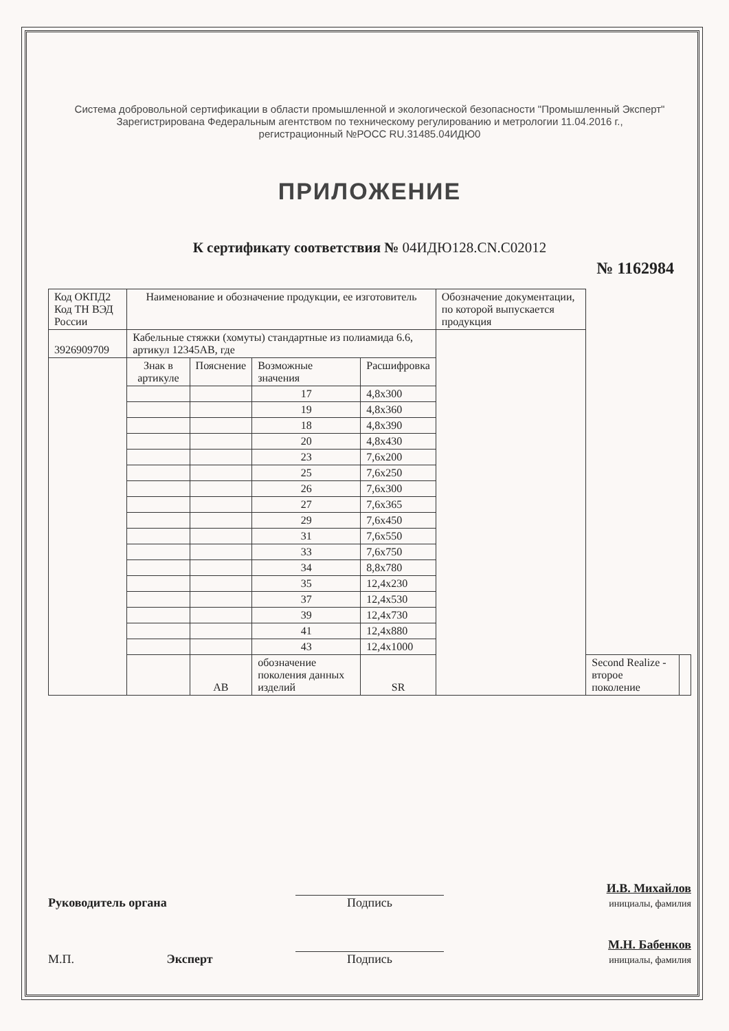Система добровольной сертификации в области промышленной и экологической безопасности "Промышленный Эксперт"
Зарегистрирована Федеральным агентством по техническому регулированию и метрологии 11.04.2016 г.,
регистрационный №РОСС RU.31485.04ИДЮ0
ПРИЛОЖЕНИЕ
К сертификату соответствия № 04ИДЮ128.CN.C02012
№ 1162984
| Код ОКПД2 Код ТН ВЭД России | Наименование и обозначение продукции, ее изготовитель | | | | Обозначение документации, по которой выпускается продукция | | |
| --- | --- | --- | --- | --- | --- | --- | --- |
| 3926909709 | Кабельные стяжки (хомуты) стандартные из полиамида 6.6, артикул 12345АВ, где | | | | | | |
| | Знак в артикуле | Пояснение | Возможные значения | Расшифровка | | | |
| | | | 17 | 4,8x300 | | | |
| | | | 19 | 4,8x360 | | | |
| | | | 18 | 4,8x390 | | | |
| | | | 20 | 4,8x430 | | | |
| | | | 23 | 7,6x200 | | | |
| | | | 25 | 7,6x250 | | | |
| | | | 26 | 7,6x300 | | | |
| | | | 27 | 7,6x365 | | | |
| | | | 29 | 7,6x450 | | | |
| | | | 31 | 7,6x550 | | | |
| | | | 33 | 7,6x750 | | | |
| | | | 34 | 8,8x780 | | | |
| | | | 35 | 12,4x230 | | | |
| | | | 37 | 12,4x530 | | | |
| | | | 39 | 12,4x730 | | | |
| | | | 41 | 12,4x880 | | | |
| | | | 43 | 12,4x1000 | | | |
| | | АВ | обозначение поколения данных изделий | SR | | Second Realize - второе поколение | |
Руководитель органа
Подпись
И.В. Михайлов
инициалы, фамилия
М.П. Эксперт
Подпись
М.Н. Бабенков
инициалы, фамилия